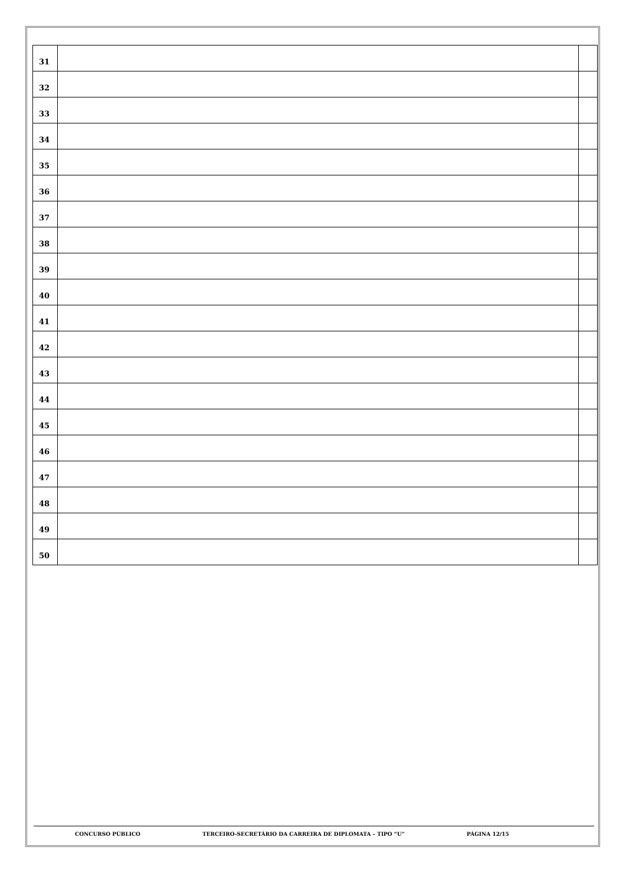| 31 | | |
| 32 | | |
| 33 | | |
| 34 | | |
| 35 | | |
| 36 | | |
| 37 | | |
| 38 | | |
| 39 | | |
| 40 | | |
| 41 | | |
| 42 | | |
| 43 | | |
| 44 | | |
| 45 | | |
| 46 | | |
| 47 | | |
| 48 | | |
| 49 | | |
| 50 | | |
CONCURSO PÚBLICO TERCEIRO-SECRETÁRIO DA CARREIRA DE DIPLOMATA – TIPO “U” PÁGINA 12/15